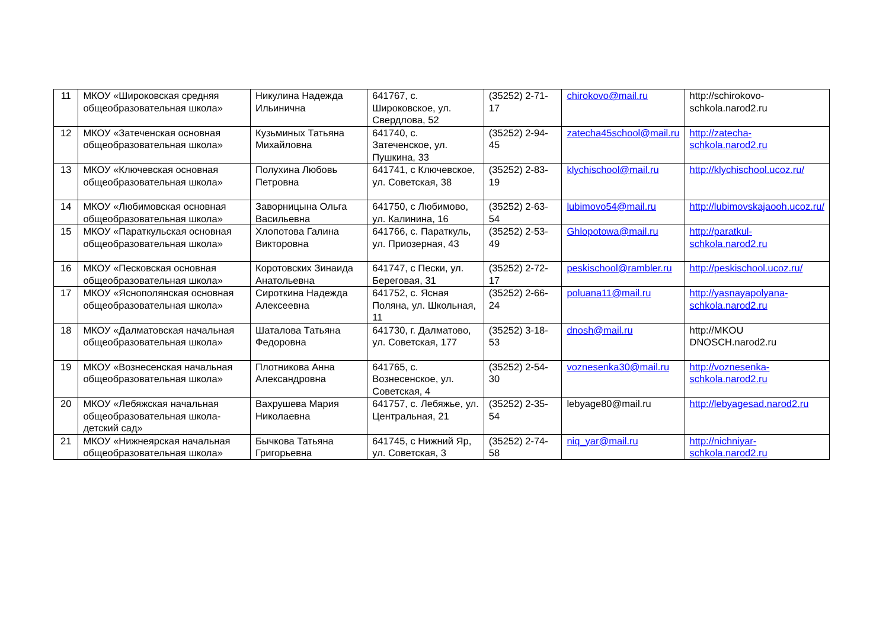| 11 | МКОУ «Широковская средняя общеобразовательная школа» | Никулина Надежда Ильинична | 641767, с. Широковское, ул. Свердлова, 52 | (35252) 2-71-17 | chirokovo@mail.ru | http://schirokovo-schkola.narod2.ru |
| 12 | МКОУ «Затеченская основная общеобразовательная школа» | Кузьминых Татьяна Михайловна | 641740, с. Затеченское, ул. Пушкина, 33 | (35252) 2-94-45 | zatecha45school@mail.ru | http://zatecha-schkola.narod2.ru |
| 13 | МКОУ «Ключевская основная общеобразовательная школа» | Полухина Любовь Петровна | 641741, с Ключевское, ул. Советская, 38 | (35252) 2-83-19 | klychischool@mail.ru | http://klychischool.ucoz.ru/ |
| 14 | МКОУ «Любимовская основная общеобразовательная школа» | Заворницына Ольга Васильевна | 641750, с Любимово, ул. Калинина, 16 | (35252) 2-63-54 | lubimovo54@mail.ru | http://lubimovskajaooh.ucoz.ru/ |
| 15 | МКОУ «Параткульская основная общеобразовательная школа» | Хлопотова Галина Викторовна | 641766, с. Параткуль, ул. Приозерная, 43 | (35252) 2-53-49 | Ghlopotowa@mail.ru | http://paratkul-schkola.narod2.ru |
| 16 | МКОУ «Песковская основная общеобразовательная школа» | Коротовских Зинаида Анатольевна | 641747, с Пески, ул. Береговая, 31 | (35252) 2-72-17 | peskischool@rambler.ru | http://peskischool.ucoz.ru/ |
| 17 | МКОУ «Яснополянская основная общеобразовательная школа» | Сироткина Надежда Алексеевна | 641752, с. Ясная Поляна, ул. Школьная, 11 | (35252) 2-66-24 | poluana11@mail.ru | http://yasnayapolyana-schkola.narod2.ru |
| 18 | МКОУ «Далматовская начальная общеобразовательная школа» | Шаталова Татьяна Федоровна | 641730, г. Далматово, ул. Советская, 177 | (35252) 3-18-53 | dnosh@mail.ru | http://MKOU DNOSCH.narod2.ru |
| 19 | МКОУ «Вознесенская начальная общеобразовательная школа» | Плотникова Анна Александровна | 641765, с. Вознесенское, ул. Советская, 4 | (35252) 2-54-30 | voznesenka30@mail.ru | http://voznesenka-schkola.narod2.ru |
| 20 | МКОУ «Лебяжская начальная общеобразовательная школа-детский сад» | Вахрушева Мария Николаевна | 641757, с. Лебяжье, ул. Центральная, 21 | (35252) 2-35-54 | lebyage80@mail.ru | http://lebyagesad.narod2.ru |
| 21 | МКОУ «Нижнеярская начальная общеобразовательная школа» | Бычкова Татьяна Григорьевна | 641745, с Нижний Яр, ул. Советская, 3 | (35252) 2-74-58 | niq_yar@mail.ru | http://nichniyar-schkola.narod2.ru |